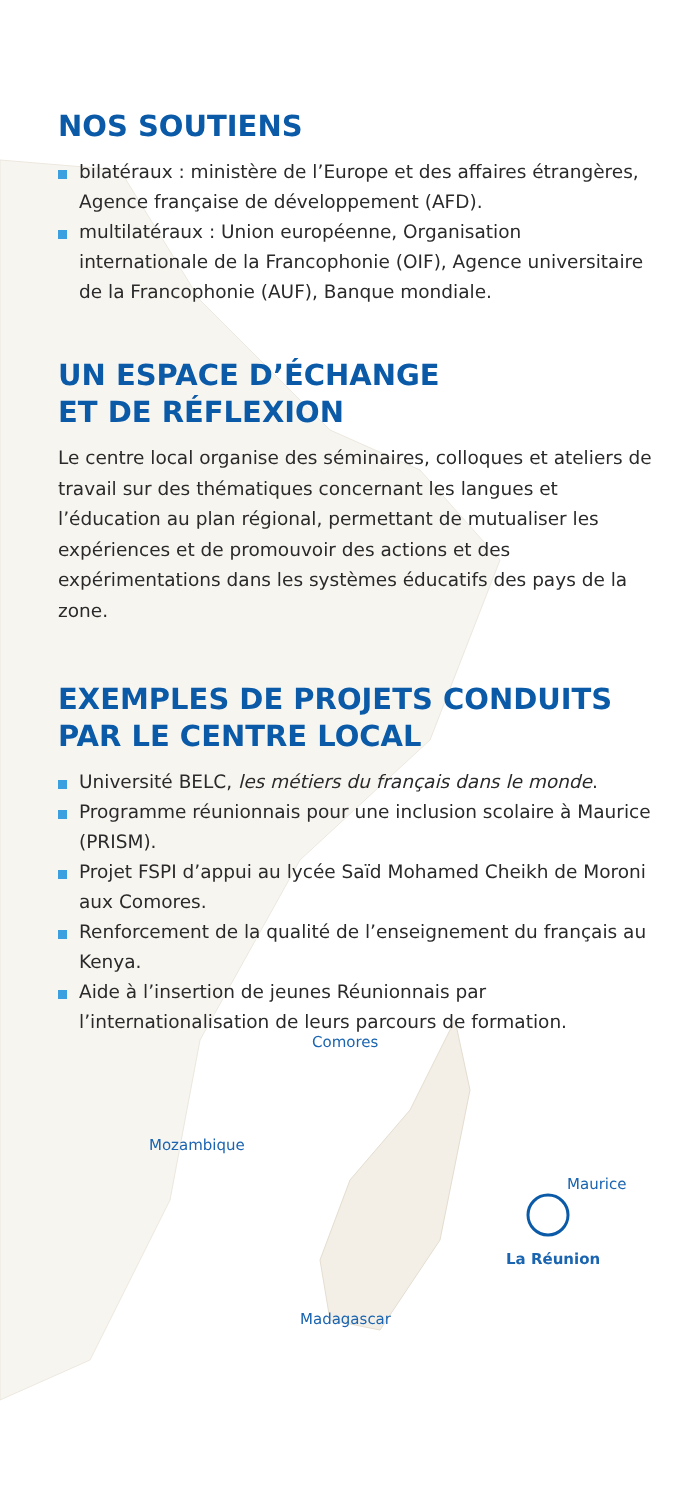NOS SOUTIENS
bilatéraux : ministère de l’Europe et des affaires étrangères, Agence française de développement (AFD).
multilatéraux : Union européenne, Organisation internationale de la Francophonie (OIF), Agence universitaire de la Francophonie (AUF), Banque mondiale.
UN ESPACE D’ÉCHANGE
ET DE RÉFLEXION
Le centre local organise des séminaires, colloques et ateliers de travail sur des thématiques concernant les langues et l’éducation au plan régional, permettant de mutualiser les expériences et de promouvoir des actions et des expérimentations dans les systèmes éducatifs des pays de la zone.
EXEMPLES DE PROJETS CONDUITS
PAR LE CENTRE LOCAL
Université BELC, les métiers du français dans le monde.
Programme réunionnais pour une inclusion scolaire à Maurice (PRISM).
Projet FSPI d’appui au lycée Saïd Mohamed Cheikh de Moroni aux Comores.
Renforcement de la qualité de l’enseignement du français au Kenya.
Aide à l’insertion de jeunes Réunionnais par l’internationalisation de leurs parcours de formation.
Comores
Mozambique
Maurice
La Réunion
Madagascar